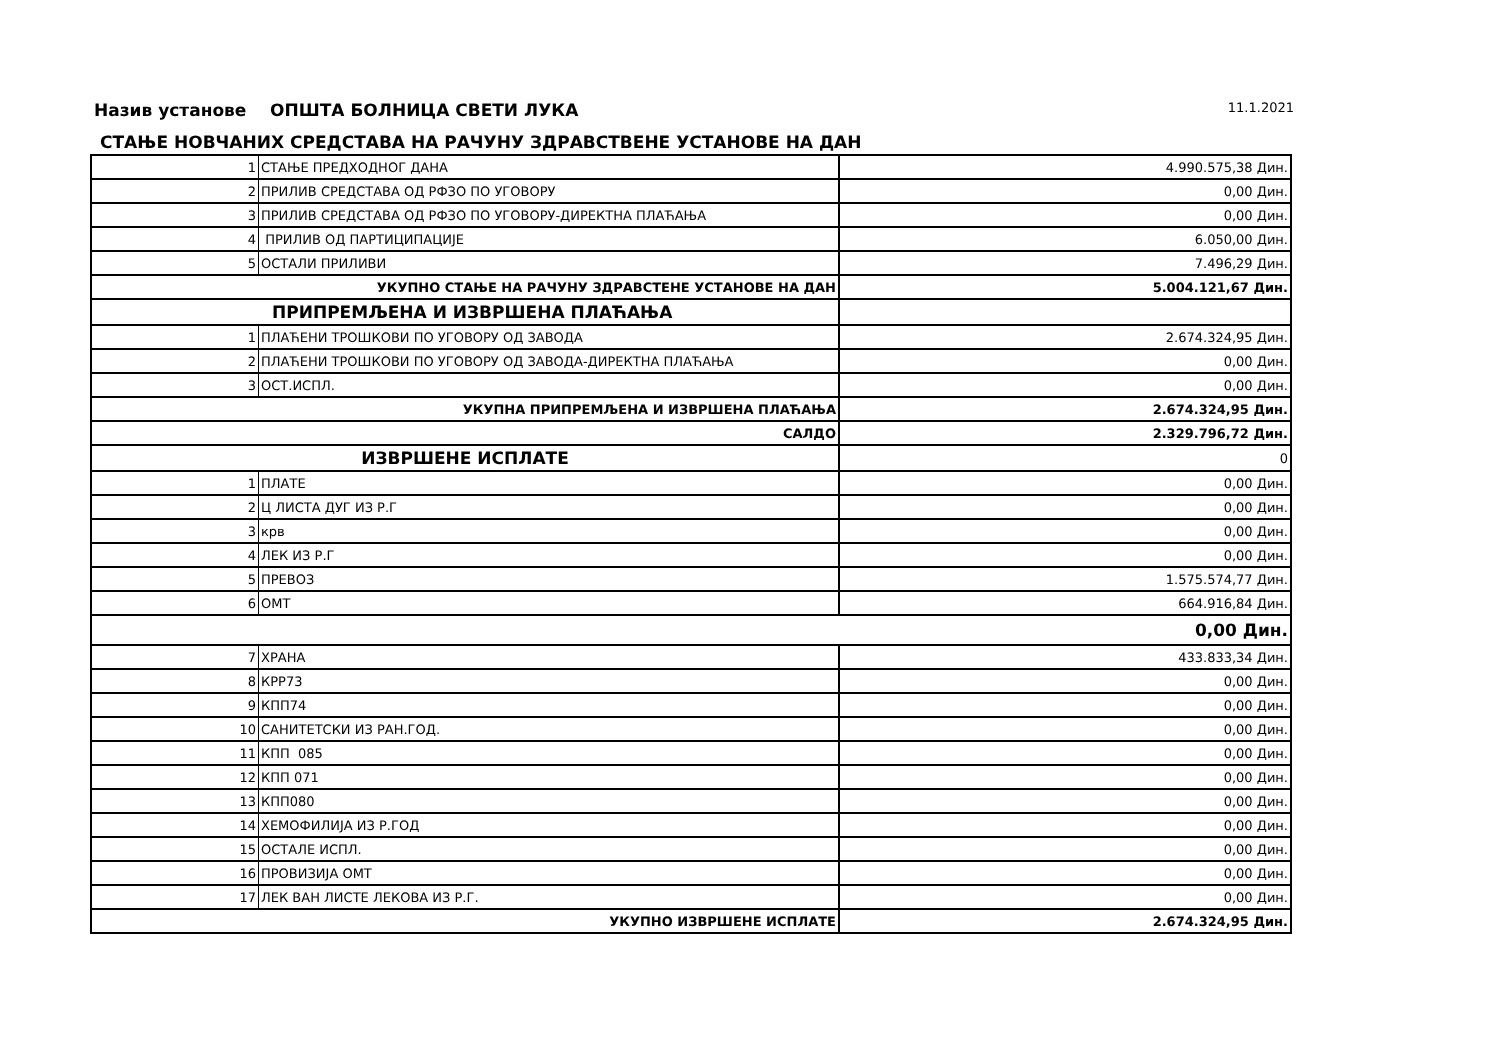Назив установе ОПШТА БОЛНИЦА СВЕТИ ЛУКА 11.1.2021
СТАЊЕ НОВЧАНИХ СРЕДСТАВА НА РАЧУНУ ЗДРАВСТВЕНЕ УСТАНОВЕ НА ДАН
| 1 | СТАЊЕ ПРЕДХОДНОГ ДАНА | 4.990.575,38 Дин. |
| 2 | ПРИЛИВ СРЕДСТАВА ОД РФЗО ПО УГОВОРУ | 0,00 Дин. |
| 3 | ПРИЛИВ СРЕДСТАВА ОД РФЗО ПО УГОВОРУ-ДИРЕКТНА ПЛАЋАЊА | 0,00 Дин. |
| 4 | ПРИЛИВ ОД ПАРТИЦИПАЦИЈЕ | 6.050,00 Дин. |
| 5 | ОСТАЛИ ПРИЛИВИ | 7.496,29 Дин. |
| УКУПНО СТАЊЕ НА РАЧУНУ ЗДРАВСТЕНЕ УСТАНОВЕ НА ДАН | | 5.004.121,67 Дин. |
| ПРИПРЕМЉЕНА И ИЗВРШЕНА ПЛАЋАЊА | | |
| 1 | ПЛАЋЕНИ ТРОШКОВИ ПО УГОВОРУ ОД ЗАВОДА | 2.674.324,95 Дин. |
| 2 | ПЛАЋЕНИ ТРОШКОВИ ПО УГОВОРУ ОД ЗАВОДА-ДИРЕКТНА ПЛАЋАЊА | 0,00 Дин. |
| 3 | ОСТ.ИСПЛ. | 0,00 Дин. |
| УКУПНА ПРИПРЕМЉЕНА И ИЗВРШЕНА ПЛАЋАЊА | | 2.674.324,95 Дин. |
| САЛДО | | 2.329.796,72 Дин. |
| ИЗВРШЕНЕ ИСПЛАТЕ | | 0 |
| 1 | ПЛАТЕ | 0,00 Дин. |
| 2 | Ц ЛИСТА ДУГ ИЗ Р.Г | 0,00 Дин. |
| 3 | крв | 0,00 Дин. |
| 4 | ЛЕК ИЗ Р.Г | 0,00 Дин. |
| 5 | ПРЕВОЗ | 1.575.574,77 Дин. |
| 6 | ОМТ | 664.916,84 Дин. |
| 0,00 Дин. | | |
| 7 | ХРАНА | 433.833,34 Дин. |
| 8 | КРР73 | 0,00 Дин. |
| 9 | КПП74 | 0,00 Дин. |
| 10 | САНИТЕТСКИ ИЗ РАН.ГОД. | 0,00 Дин. |
| 11 | КПП 085 | 0,00 Дин. |
| 12 | КПП 071 | 0,00 Дин. |
| 13 | КПП080 | 0,00 Дин. |
| 14 | ХЕМОФИЛИЈА ИЗ Р.ГОД | 0,00 Дин. |
| 15 | ОСТАЛЕ ИСПЛ. | 0,00 Дин. |
| 16 | ПРОВИЗИЈА ОМТ | 0,00 Дин. |
| 17 | ЛЕК ВАН ЛИСТЕ ЛЕКОВА ИЗ Р.Г. | 0,00 Дин. |
| УКУПНО ИЗВРШЕНЕ ИСПЛАТЕ | | 2.674.324,95 Дин. |